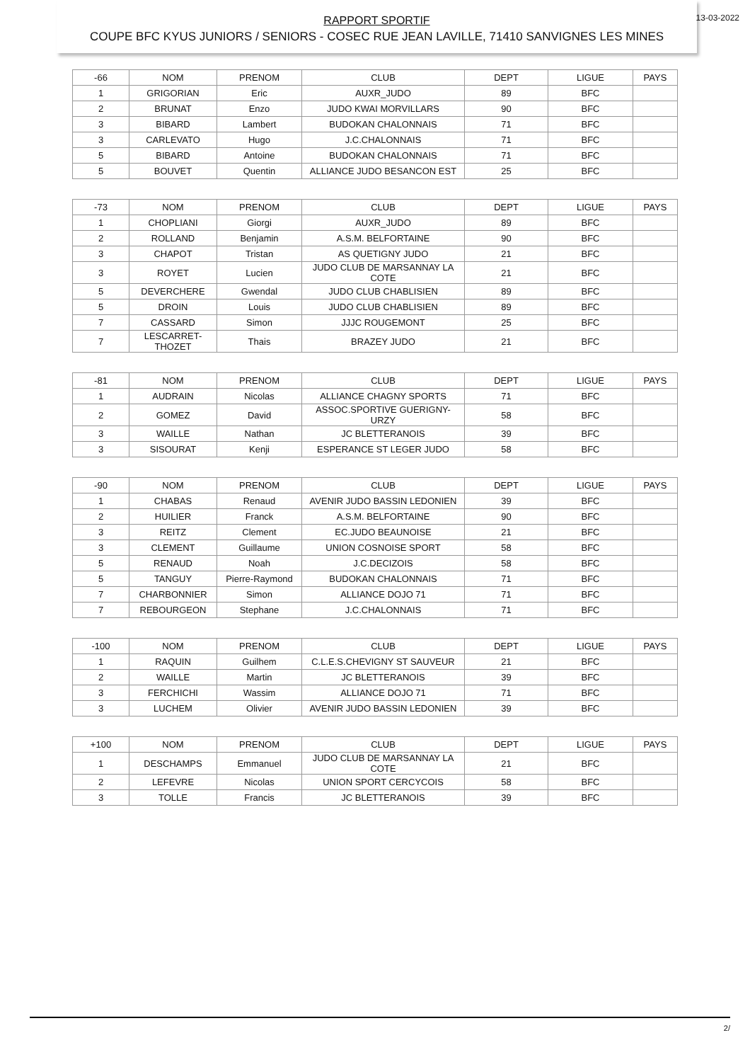RAPPORT SPORTIF
COUPE BFC KYUS JUNIORS / SENIORS - COSEC RUE JEAN LAVILLE, 71410 SANVIGNES LES MINES
13-03-2022
| -66 | NOM | PRENOM | CLUB | DEPT | LIGUE | PAYS |
| 1 | GRIGORIAN | Eric | AUXR_JUDO | 89 | BFC | |
| 2 | BRUNAT | Enzo | JUDO KWAI MORVILLARS | 90 | BFC | |
| 3 | BIBARD | Lambert | BUDOKAN CHALONNAIS | 71 | BFC | |
| 3 | CARLEVATO | Hugo | J.C.CHALONNAIS | 71 | BFC | |
| 5 | BIBARD | Antoine | BUDOKAN CHALONNAIS | 71 | BFC | |
| 5 | BOUVET | Quentin | ALLIANCE JUDO BESANCON EST | 25 | BFC | |
| -73 | NOM | PRENOM | CLUB | DEPT | LIGUE | PAYS |
| 1 | CHOPLIANI | Giorgi | AUXR_JUDO | 89 | BFC | |
| 2 | ROLLAND | Benjamin | A.S.M. BELFORTAINE | 90 | BFC | |
| 3 | CHAPOT | Tristan | AS QUETIGNY JUDO | 21 | BFC | |
| 3 | ROYET | Lucien | JUDO CLUB DE MARSANNAY LA COTE | 21 | BFC | |
| 5 | DEVERCHERE | Gwendal | JUDO CLUB CHABLISIEN | 89 | BFC | |
| 5 | DROIN | Louis | JUDO CLUB CHABLISIEN | 89 | BFC | |
| 7 | CASSARD | Simon | JJJC ROUGEMONT | 25 | BFC | |
| 7 | LESCARRET-THOZET | Thais | BRAZEY JUDO | 21 | BFC | |
| -81 | NOM | PRENOM | CLUB | DEPT | LIGUE | PAYS |
| 1 | AUDRAIN | Nicolas | ALLIANCE CHAGNY SPORTS | 71 | BFC | |
| 2 | GOMEZ | David | ASSOC.SPORTIVE GUERIGNY-URZY | 58 | BFC | |
| 3 | WAILLE | Nathan | JC BLETTERANOIS | 39 | BFC | |
| 3 | SISOURAT | Kenji | ESPERANCE ST LEGER JUDO | 58 | BFC | |
| -90 | NOM | PRENOM | CLUB | DEPT | LIGUE | PAYS |
| 1 | CHABAS | Renaud | AVENIR JUDO BASSIN LEDONIEN | 39 | BFC | |
| 2 | HUILIER | Franck | A.S.M. BELFORTAINE | 90 | BFC | |
| 3 | REITZ | Clement | EC.JUDO BEAUNOISE | 21 | BFC | |
| 3 | CLEMENT | Guillaume | UNION COSNOISE SPORT | 58 | BFC | |
| 5 | RENAUD | Noah | J.C.DECIZOIS | 58 | BFC | |
| 5 | TANGUY | Pierre-Raymond | BUDOKAN CHALONNAIS | 71 | BFC | |
| 7 | CHARBONNIER | Simon | ALLIANCE DOJO 71 | 71 | BFC | |
| 7 | REBOURGEON | Stephane | J.C.CHALONNAIS | 71 | BFC | |
| -100 | NOM | PRENOM | CLUB | DEPT | LIGUE | PAYS |
| 1 | RAQUIN | Guilhem | C.L.E.S.CHEVIGNY ST SAUVEUR | 21 | BFC | |
| 2 | WAILLE | Martin | JC BLETTERANOIS | 39 | BFC | |
| 3 | FERCHICHI | Wassim | ALLIANCE DOJO 71 | 71 | BFC | |
| 3 | LUCHEM | Olivier | AVENIR JUDO BASSIN LEDONIEN | 39 | BFC | |
| +100 | NOM | PRENOM | CLUB | DEPT | LIGUE | PAYS |
| 1 | DESCHAMPS | Emmanuel | JUDO CLUB DE MARSANNAY LA COTE | 21 | BFC | |
| 2 | LEFEVRE | Nicolas | UNION SPORT CERCYCOIS | 58 | BFC | |
| 3 | TOLLE | Francis | JC BLETTERANOIS | 39 | BFC | |
2/